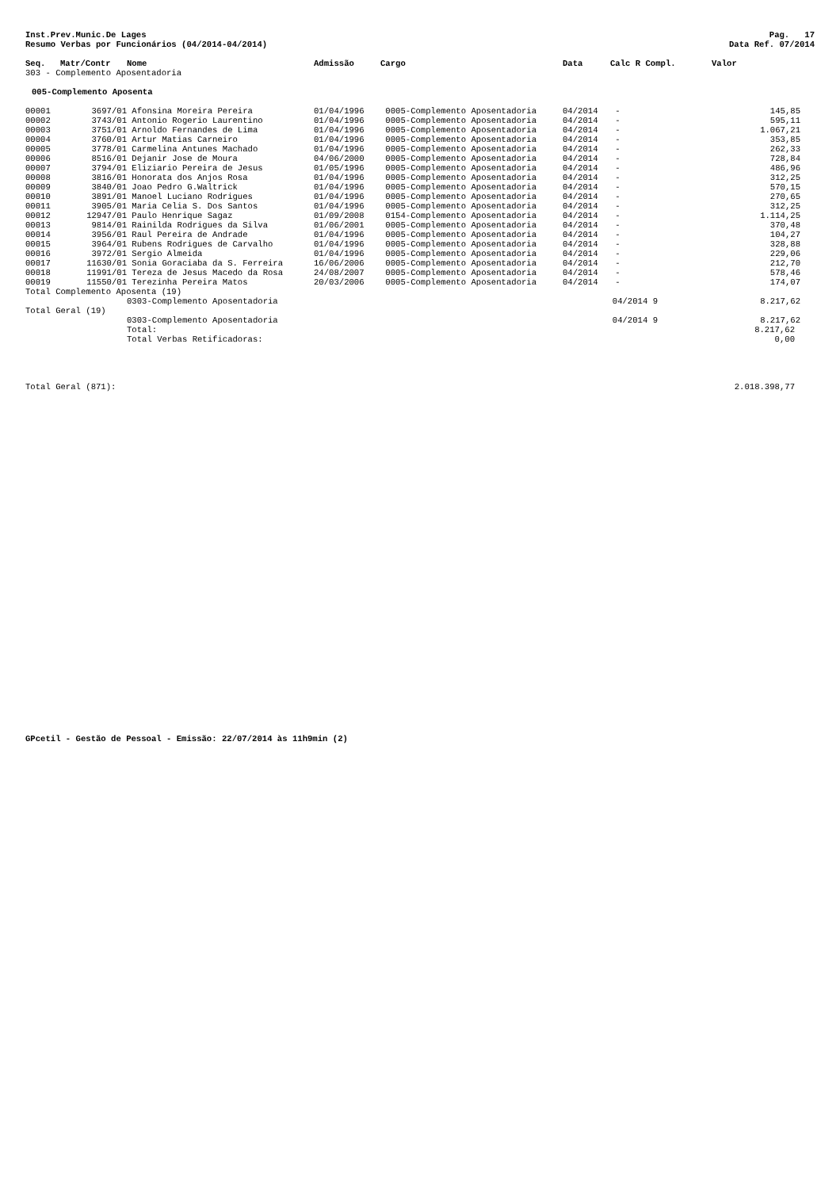Inst.Prev.Munic.De Lages
Resumo Verbas por Funcionários (04/2014-04/2014)
Pag. 17
Data Ref. 07/2014
| Seq. | Matr/Contr | Nome | Admissão | Cargo | Data | Calc R Compl. | Valor |
| --- | --- | --- | --- | --- | --- | --- | --- |
| 303 - Complemento Aposentadoria | | | | | | | |
| 005-Complemento Aposenta | | | | | | | |
| 00001 | 3697/01 | Afonsina Moreira Pereira | 01/04/1996 | 0005-Complemento Aposentadoria | 04/2014 | - | 145,85 |
| 00002 | 3743/01 | Antonio Rogerio Laurentino | 01/04/1996 | 0005-Complemento Aposentadoria | 04/2014 | - | 595,11 |
| 00003 | 3751/01 | Arnoldo Fernandes de Lima | 01/04/1996 | 0005-Complemento Aposentadoria | 04/2014 | - | 1.067,21 |
| 00004 | 3760/01 | Artur Matias Carneiro | 01/04/1996 | 0005-Complemento Aposentadoria | 04/2014 | - | 353,85 |
| 00005 | 3778/01 | Carmelina Antunes Machado | 01/04/1996 | 0005-Complemento Aposentadoria | 04/2014 | - | 262,33 |
| 00006 | 8516/01 | Dejanir Jose de Moura | 04/06/2000 | 0005-Complemento Aposentadoria | 04/2014 | - | 728,84 |
| 00007 | 3794/01 | Eliziario Pereira de Jesus | 01/05/1996 | 0005-Complemento Aposentadoria | 04/2014 | - | 486,96 |
| 00008 | 3816/01 | Honorata dos Anjos Rosa | 01/04/1996 | 0005-Complemento Aposentadoria | 04/2014 | - | 312,25 |
| 00009 | 3840/01 | Joao Pedro G.Waltrick | 01/04/1996 | 0005-Complemento Aposentadoria | 04/2014 | - | 570,15 |
| 00010 | 3891/01 | Manoel Luciano Rodrigues | 01/04/1996 | 0005-Complemento Aposentadoria | 04/2014 | - | 270,65 |
| 00011 | 3905/01 | Maria Celia S. Dos Santos | 01/04/1996 | 0005-Complemento Aposentadoria | 04/2014 | - | 312,25 |
| 00012 | 12947/01 | Paulo Henrique Sagaz | 01/09/2008 | 0154-Complemento Aposentadoria | 04/2014 | - | 1.114,25 |
| 00013 | 9814/01 | Rainilda Rodrigues da Silva | 01/06/2001 | 0005-Complemento Aposentadoria | 04/2014 | - | 370,48 |
| 00014 | 3956/01 | Raul Pereira de Andrade | 01/04/1996 | 0005-Complemento Aposentadoria | 04/2014 | - | 104,27 |
| 00015 | 3964/01 | Rubens Rodrigues de Carvalho | 01/04/1996 | 0005-Complemento Aposentadoria | 04/2014 | - | 328,88 |
| 00016 | 3972/01 | Sergio Almeida | 01/04/1996 | 0005-Complemento Aposentadoria | 04/2014 | - | 229,06 |
| 00017 | 11630/01 | Sonia Goraciaba da S. Ferreira | 16/06/2006 | 0005-Complemento Aposentadoria | 04/2014 | - | 212,70 |
| 00018 | 11991/01 | Tereza de Jesus Macedo da Rosa | 24/08/2007 | 0005-Complemento Aposentadoria | 04/2014 | - | 578,46 |
| 00019 | 11550/01 | Terezinha Pereira Matos | 20/03/2006 | 0005-Complemento Aposentadoria | 04/2014 | - | 174,07 |
| Total Complemento Aposenta (19) | | | | | | | |
| | | 0303-Complemento Aposentadoria | | | 04/2014 9 | | 8.217,62 |
| Total Geral (19) | | | | | | | |
| | | 0303-Complemento Aposentadoria | | | 04/2014 9 | | 8.217,62 |
| | | Total: | | | | | 8.217,62 |
| | | Total Verbas Retificadoras: | | | | | 0,00 |
Total Geral (871): 2.018.398,77
GPcetil - Gestão de Pessoal - Emissão: 22/07/2014 às 11h9min (2)